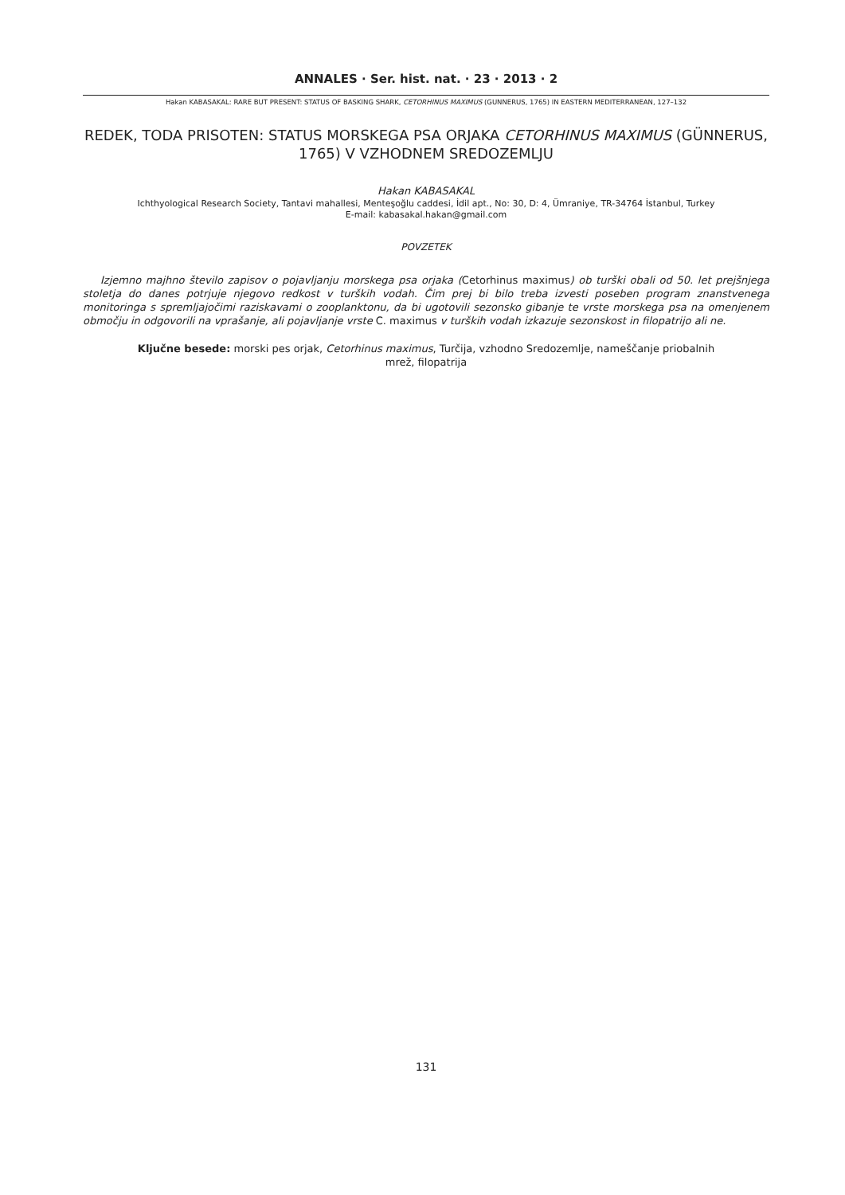ANNALES · Ser. hist. nat. · 23 · 2013 · 2
Hakan KABASAKAL: RARE BUT PRESENT: STATUS OF BASKING SHARK, CETORHINUS MAXIMUS (GUNNERUS, 1765) IN EASTERN MEDITERRANEAN, 127–132
REDEK, TODA PRISOTEN: STATUS MORSKEGA PSA ORJAKA CETORHINUS MAXIMUS (GÜNNERUS, 1765) V VZHODNEM SREDOZEMLJU
Hakan KABASAKAL
Ichthyological Research Society, Tantavi mahallesi, Menteşoğlu caddesi, İdil apt., No: 30, D: 4, Ümraniye, TR-34764 İstanbul, Turkey
E-mail: kabasakal.hakan@gmail.com
POVZETEK
Izjemno majhno število zapisov o pojavljanju morskega psa orjaka (Cetorhinus maximus) ob turški obali od 50. let prejšnjega stoletja do danes potrjuje njegovo redkost v turških vodah. Čim prej bi bilo treba izvesti poseben program znanstvenega monitoringa s spremljajočimi raziskavami o zooplanktonu, da bi ugotovili sezonsko gibanje te vrste morskega psa na omenjenem območju in odgovorili na vprašanje, ali pojavljanje vrste C. maximus v turških vodah izkazuje sezonskost in filopatrijo ali ne.
Ključne besede: morski pes orjak, Cetorhinus maximus, Turčija, vzhodno Sredozemlje, nameščanje priobalnih
mrež, filopatrija
131